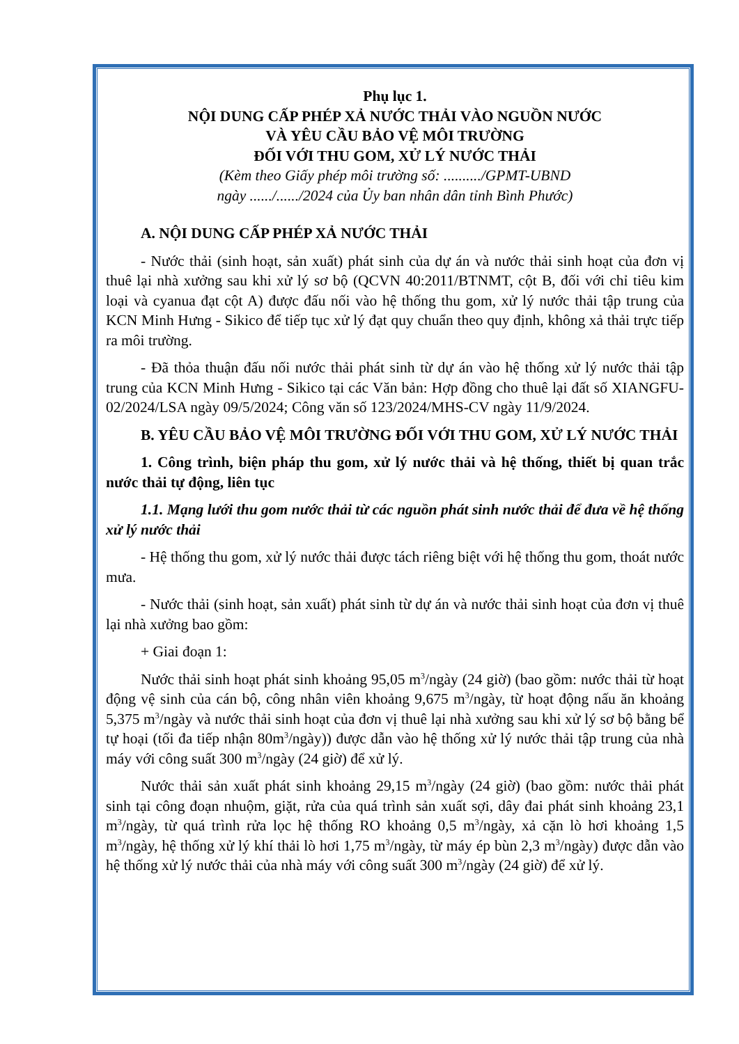Phụ lục 1.
NỘI DUNG CẤP PHÉP XẢ NƯỚC THẢI VÀO NGUỒN NƯỚC
VÀ YÊU CẦU BẢO VỆ MÔI TRƯỜNG
ĐỐI VỚI THU GOM, XỬ LÝ NƯỚC THẢI
(Kèm theo Giấy phép môi trường số: ........../GPMT-UBND
ngày ....../....../2024 của Ủy ban nhân dân tỉnh Bình Phước)
A. NỘI DUNG CẤP PHÉP XẢ NƯỚC THẢI
- Nước thải (sinh hoạt, sản xuất) phát sinh của dự án và nước thải sinh hoạt của đơn vị thuê lại nhà xưởng sau khi xử lý sơ bộ (QCVN 40:2011/BTNMT, cột B, đối với chỉ tiêu kim loại và cyanua đạt cột A) được đấu nối vào hệ thống thu gom, xử lý nước thải tập trung của KCN Minh Hưng - Sikico để tiếp tục xử lý đạt quy chuẩn theo quy định, không xả thải trực tiếp ra môi trường.
- Đã thỏa thuận đấu nối nước thải phát sinh từ dự án vào hệ thống xử lý nước thải tập trung của KCN Minh Hưng - Sikico tại các Văn bản: Hợp đồng cho thuê lại đất số XIANGFU-02/2024/LSA ngày 09/5/2024; Công văn số 123/2024/MHS-CV ngày 11/9/2024.
B. YÊU CẦU BẢO VỆ MÔI TRƯỜNG ĐỐI VỚI THU GOM, XỬ LÝ NƯỚC THẢI
1. Công trình, biện pháp thu gom, xử lý nước thải và hệ thống, thiết bị quan trắc nước thải tự động, liên tục
1.1. Mạng lưới thu gom nước thải từ các nguồn phát sinh nước thải để đưa về hệ thống xử lý nước thải
- Hệ thống thu gom, xử lý nước thải được tách riêng biệt với hệ thống thu gom, thoát nước mưa.
- Nước thải (sinh hoạt, sản xuất) phát sinh từ dự án và nước thải sinh hoạt của đơn vị thuê lại nhà xưởng bao gồm:
+ Giai đoạn 1:
Nước thải sinh hoạt phát sinh khoảng 95,05 m<sup>3</sup>/ngày (24 giờ) (bao gồm: nước thải từ hoạt động vệ sinh của cán bộ, công nhân viên khoảng 9,675 m<sup>3</sup>/ngày, từ hoạt động nấu ăn khoảng 5,375 m<sup>3</sup>/ngày và nước thải sinh hoạt của đơn vị thuê lại nhà xưởng sau khi xử lý sơ bộ bằng bể tự hoại (tối đa tiếp nhận 80m<sup>3</sup>/ngày)) được dẫn vào hệ thống xử lý nước thải tập trung của nhà máy với công suất 300 m<sup>3</sup>/ngày (24 giờ) để xử lý.
Nước thải sản xuất phát sinh khoảng 29,15 m<sup>3</sup>/ngày (24 giờ) (bao gồm: nước thải phát sinh tại công đoạn nhuộm, giặt, rửa của quá trình sản xuất sợi, dây đai phát sinh khoảng 23,1 m<sup>3</sup>/ngày, từ quá trình rửa lọc hệ thống RO khoảng 0,5 m<sup>3</sup>/ngày, xả cặn lò hơi khoảng 1,5 m<sup>3</sup>/ngày, hệ thống xử lý khí thải lò hơi 1,75 m<sup>3</sup>/ngày, từ máy ép bùn 2,3 m<sup>3</sup>/ngày) được dẫn vào hệ thống xử lý nước thải của nhà máy với công suất 300 m<sup>3</sup>/ngày (24 giờ) để xử lý.